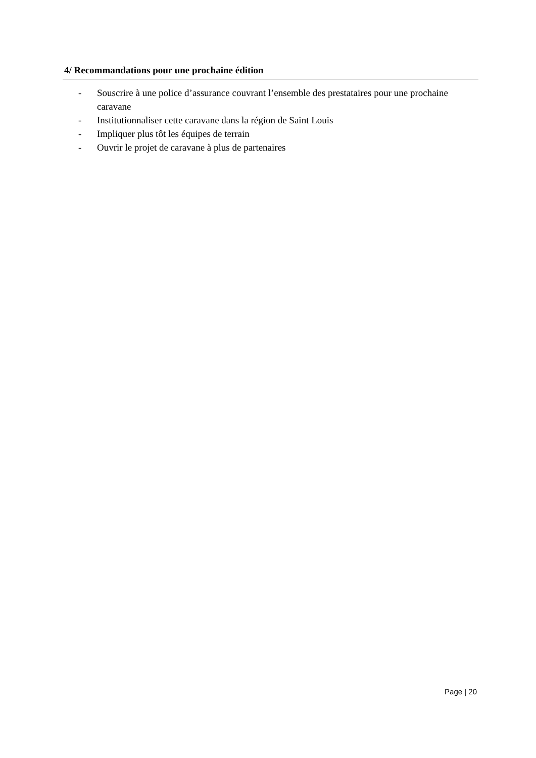4/ Recommandations pour une prochaine édition
- Souscrire à une police d’assurance couvrant l’ensemble des prestataires pour une prochaine caravane
- Institutionnaliser cette caravane dans la région de Saint Louis
- Impliquer plus tôt les équipes de terrain
- Ouvrir le projet de caravane à plus de partenaires
Page | 20